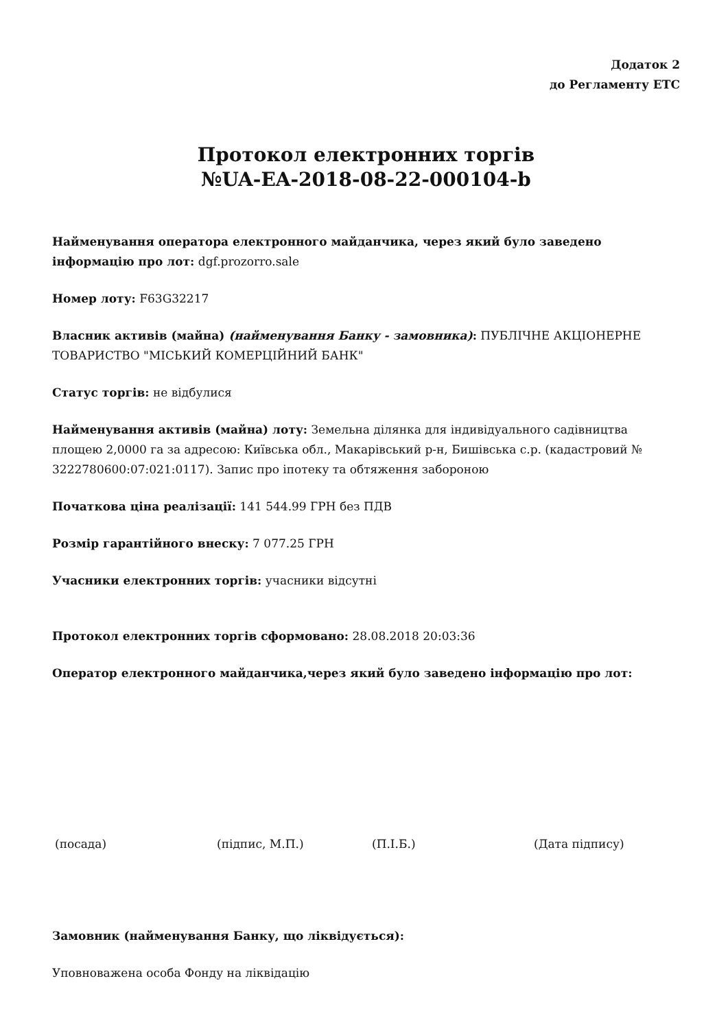Додаток 2
до Регламенту ЕТС
Протокол електронних торгів
№UA-EA-2018-08-22-000104-b
Найменування оператора електронного майданчика, через який було заведено інформацію про лот: dgf.prozorro.sale
Номер лоту: F63G32217
Власник активів (майна) (найменування Банку - замовника): ПУБЛІЧНЕ АКЦІОНЕРНЕ ТОВАРИСТВО "МІСЬКИЙ КОМЕРЦІЙНИЙ БАНК"
Статус торгів: не відбулися
Найменування активів (майна) лоту: Земельна ділянка для індивідуального садівництва площею 2,0000 га за адресою: Київська обл., Макарівський р-н, Бишівська с.р. (кадастровий № 3222780600:07:021:0117). Запис про іпотеку та обтяження забороною
Початкова ціна реалізації: 141 544.99 ГРН без ПДВ
Розмір гарантійного внеску: 7 077.25 ГРН
Учасники електронних торгів: учасники відсутні
Протокол електронних торгів сформовано: 28.08.2018 20:03:36
Оператор електронного майданчика,через який було заведено інформацію про лот:
(посада) (підпис, М.П.) (П.І.Б.) (Дата підпису)
Замовник (найменування Банку, що ліквідується):
Уповноважена особа Фонду на ліквідацію